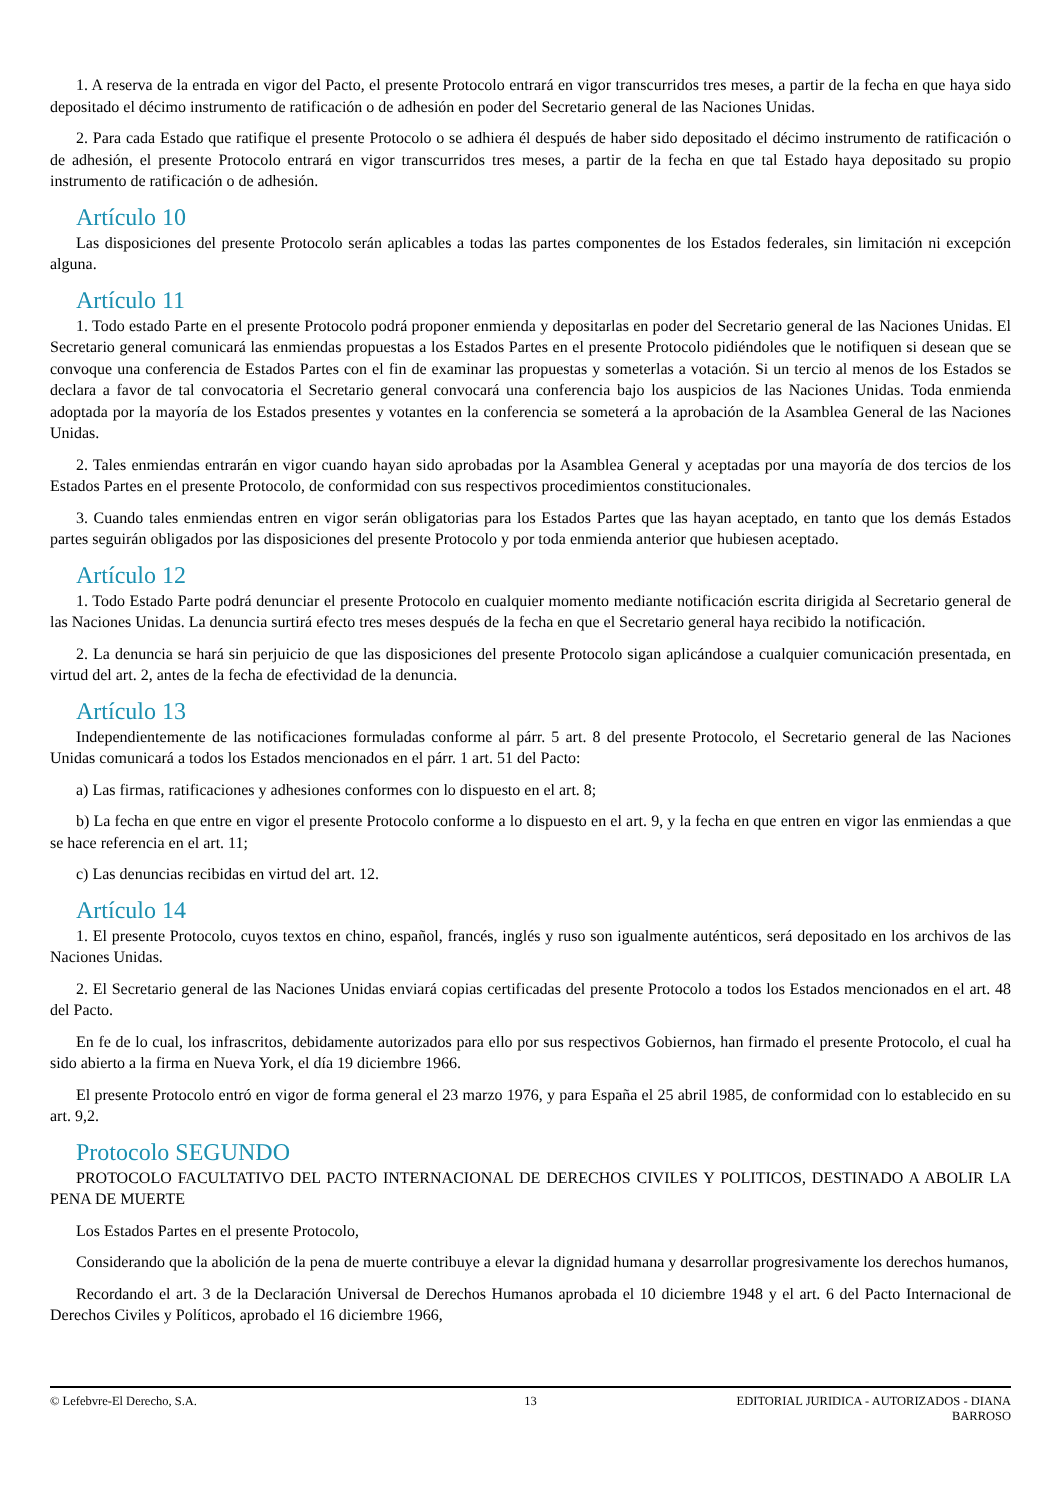1. A reserva de la entrada en vigor del Pacto, el presente Protocolo entrará en vigor transcurridos tres meses, a partir de la fecha en que haya sido depositado el décimo instrumento de ratificación o de adhesión en poder del Secretario general de las Naciones Unidas.
2. Para cada Estado que ratifique el presente Protocolo o se adhiera él después de haber sido depositado el décimo instrumento de ratificación o de adhesión, el presente Protocolo entrará en vigor transcurridos tres meses, a partir de la fecha en que tal Estado haya depositado su propio instrumento de ratificación o de adhesión.
Artículo 10
Las disposiciones del presente Protocolo serán aplicables a todas las partes componentes de los Estados federales, sin limitación ni excepción alguna.
Artículo 11
1. Todo estado Parte en el presente Protocolo podrá proponer enmienda y depositarlas en poder del Secretario general de las Naciones Unidas. El Secretario general comunicará las enmiendas propuestas a los Estados Partes en el presente Protocolo pidiéndoles que le notifiquen si desean que se convoque una conferencia de Estados Partes con el fin de examinar las propuestas y someterlas a votación. Si un tercio al menos de los Estados se declara a favor de tal convocatoria el Secretario general convocará una conferencia bajo los auspicios de las Naciones Unidas. Toda enmienda adoptada por la mayoría de los Estados presentes y votantes en la conferencia se someterá a la aprobación de la Asamblea General de las Naciones Unidas.
2. Tales enmiendas entrarán en vigor cuando hayan sido aprobadas por la Asamblea General y aceptadas por una mayoría de dos tercios de los Estados Partes en el presente Protocolo, de conformidad con sus respectivos procedimientos constitucionales.
3. Cuando tales enmiendas entren en vigor serán obligatorias para los Estados Partes que las hayan aceptado, en tanto que los demás Estados partes seguirán obligados por las disposiciones del presente Protocolo y por toda enmienda anterior que hubiesen aceptado.
Artículo 12
1. Todo Estado Parte podrá denunciar el presente Protocolo en cualquier momento mediante notificación escrita dirigida al Secretario general de las Naciones Unidas. La denuncia surtirá efecto tres meses después de la fecha en que el Secretario general haya recibido la notificación.
2. La denuncia se hará sin perjuicio de que las disposiciones del presente Protocolo sigan aplicándose a cualquier comunicación presentada, en virtud del art. 2, antes de la fecha de efectividad de la denuncia.
Artículo 13
Independientemente de las notificaciones formuladas conforme al párr. 5 art. 8 del presente Protocolo, el Secretario general de las Naciones Unidas comunicará a todos los Estados mencionados en el párr. 1 art. 51 del Pacto:
a) Las firmas, ratificaciones y adhesiones conformes con lo dispuesto en el art. 8;
b) La fecha en que entre en vigor el presente Protocolo conforme a lo dispuesto en el art. 9, y la fecha en que entren en vigor las enmiendas a que se hace referencia en el art. 11;
c) Las denuncias recibidas en virtud del art. 12.
Artículo 14
1. El presente Protocolo, cuyos textos en chino, español, francés, inglés y ruso son igualmente auténticos, será depositado en los archivos de las Naciones Unidas.
2. El Secretario general de las Naciones Unidas enviará copias certificadas del presente Protocolo a todos los Estados mencionados en el art. 48 del Pacto.
En fe de lo cual, los infrascritos, debidamente autorizados para ello por sus respectivos Gobiernos, han firmado el presente Protocolo, el cual ha sido abierto a la firma en Nueva York, el día 19 diciembre 1966.
El presente Protocolo entró en vigor de forma general el 23 marzo 1976, y para España el 25 abril 1985, de conformidad con lo establecido en su art. 9,2.
Protocolo SEGUNDO
PROTOCOLO FACULTATIVO DEL PACTO INTERNACIONAL DE DERECHOS CIVILES Y POLITICOS, DESTINADO A ABOLIR LA PENA DE MUERTE
Los Estados Partes en el presente Protocolo,
Considerando que la abolición de la pena de muerte contribuye a elevar la dignidad humana y desarrollar progresivamente los derechos humanos,
Recordando el art. 3 de la Declaración Universal de Derechos Humanos aprobada el 10 diciembre 1948 y el art. 6 del Pacto Internacional de Derechos Civiles y Políticos, aprobado el 16 diciembre 1966,
© Lefebvre-El Derecho, S.A. 13 EDITORIAL JURIDICA - AUTORIZADOS - DIANA BARROSO